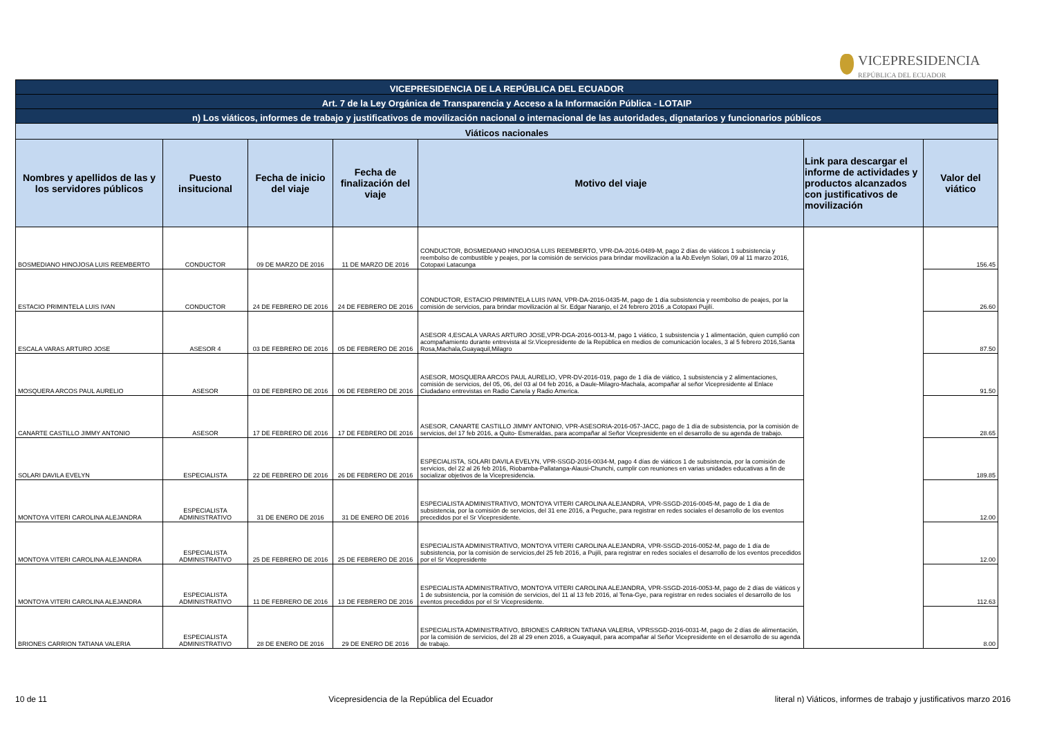VICEPRESIDENCIA
REPÚBLICA DEL ECUADOR
| VICEPRESIDENCIA DE LA REPÚBLICA DEL ECUADOR | | | | | | |
| Art. 7 de la Ley Orgánica de Transparencia y Acceso a la Información Pública - LOTAIP | | | | | | |
| n) Los viáticos, informes de trabajo y justificativos de movilización nacional o internacional de las autoridades, dignatarios y funcionarios públicos | | | | | | |
| Viáticos nacionales | | | | | | |
| Nombres y apellidos de las y los servidores públicos | Puesto insitucional | Fecha de inicio del viaje | Fecha de finalización del viaje | Motivo del viaje | Link para descargar el informe de actividades y productos alcanzados con justificativos de movilización | Valor del viático |
| BOSMEDIANO HINOJOSA LUIS REEMBERTO | CONDUCTOR | 09 DE MARZO DE 2016 | 11 DE MARZO DE 2016 | CONDUCTOR, BOSMEDIANO HINOJOSA LUIS REEMBERTO, VPR-DA-2016-0489-M, pago 2 días de viáticos 1 subsistencia y reembolso de combustible y peajes, por la comisión de servicios para brindar movilización a la Ab.Evelyn Solari, 09 al 11 marzo 2016, Cotopaxi Latacunga | | 156.45 |
| ESTACIO PRIMINTELA LUIS IVAN | CONDUCTOR | 24 DE FEBRERO DE 2016 | 24 DE FEBRERO DE 2016 | CONDUCTOR, ESTACIO PRIMINTELA LUIS IVAN, VPR-DA-2016-0435-M, pago de 1 día subsistencia y reembolso de peajes, por la comisión de servicios, para brindar movilización al Sr. Edgar Naranjo, el 24 febrero 2016 ,a Cotopaxi Pujilí. | | 26.60 |
| ESCALA VARAS ARTURO JOSE | ASESOR 4 | 03 DE FEBRERO DE 2016 | 05 DE FEBRERO DE 2016 | ASESOR 4,ESCALA VARAS ARTURO JOSE,VPR-DGA-2016-0013-M, pago 1 viático, 1 subsistencia y 1 alimentación, quien cumplió con acompañamiento durante entrevista al Sr.Vicepresidente de la República en medios de comunicación locales, 3 al 5 febrero 2016,Santa Rosa,Machala,Guayaquil,Milagro | | 87.50 |
| MOSQUERA ARCOS PAUL AURELIO | ASESOR | 03 DE FEBRERO DE 2016 | 06 DE FEBRERO DE 2016 | ASESOR, MOSQUERA ARCOS PAUL AURELIO, VPR-DV-2016-019, pago de 1 día de viático, 1 subsistencia y 2 alimentaciones, comisión de servicios, del 05, 06, del 03 al 04 feb 2016, a Daule-Milagro-Machala, acompañar al señor Vicepresidente al Enlace Ciudadano entrevistas en Radio Canela y Radio America. | | 91.50 |
| CANARTE CASTILLO JIMMY ANTONIO | ASESOR | 17 DE FEBRERO DE 2016 | 17 DE FEBRERO DE 2016 | ASESOR, CANARTE CASTILLO JIMMY ANTONIO, VPR-ASESORIA-2016-057-JACC, pago de 1 día de subsistencia, por la comisión de servicios, del 17 feb 2016, a Quito- Esmeraldas, para acompañar al Señor Vicepresidente en el desarrollo de su agenda de trabajo. | | 28.65 |
| SOLARI DAVILA EVELYN | ESPECIALISTA | 22 DE FEBRERO DE 2016 | 26 DE FEBRERO DE 2016 | ESPECIALISTA, SOLARI DAVILA EVELYN, VPR-SSGD-2016-0034-M, pago 4 días de viáticos 1 de subsistencia, por la comisión de servicios, del 22 al 26 feb 2016, Riobamba-Pallatanga-Alausi-Chunchi, cumplir con reuniones en varias unidades educativas a fin de socializar objetivos de la Vicepresidencia. | | 189.85 |
| MONTOYA VITERI CAROLINA ALEJANDRA | ESPECIALISTA ADMINISTRATIVO | 31 DE ENERO DE 2016 | 31 DE ENERO DE 2016 | ESPECIALISTA ADMINISTRATIVO, MONTOYA VITERI CAROLINA ALEJANDRA, VPR-SSGD-2016-0045-M, pago de 1 día de subsistencia, por la comisión de servicios, del 31 ene 2016, a Peguche, para registrar en redes sociales el desarrollo de los eventos precedidos por el Sr Vicepresidente. | | 12.00 |
| MONTOYA VITERI CAROLINA ALEJANDRA | ESPECIALISTA ADMINISTRATIVO | 25 DE FEBRERO DE 2016 | 25 DE FEBRERO DE 2016 | ESPECIALISTA ADMINISTRATIVO, MONTOYA VITERI CAROLINA ALEJANDRA, VPR-SSGD-2016-0052-M, pago de 1 día de subsistencia, por la comisión de servicios,del 25 feb 2016, a Pujili, para registrar en redes sociales el desarrollo de los eventos precedidos por el Sr Vicepresidente | | 12.00 |
| MONTOYA VITERI CAROLINA ALEJANDRA | ESPECIALISTA ADMINISTRATIVO | 11 DE FEBRERO DE 2016 | 13 DE FEBRERO DE 2016 | ESPECIALISTA ADMINISTRATIVO, MONTOYA VITERI CAROLINA ALEJANDRA, VPR-SSGD-2016-0053-M, pago de 2 días de viáticos y 1 de subsistencia, por la comisión de servicios, del 11 al 13 feb 2016, al Tena-Gye, para registrar en redes sociales el desarrollo de los eventos precedidos por el Sr Vicepresidente. | | 112.63 |
| BRIONES CARRION TATIANA VALERIA | ESPECIALISTA ADMINISTRATIVO | 28 DE ENERO DE 2016 | 29 DE ENERO DE 2016 | ESPECIALISTA ADMINISTRATIVO, BRIONES CARRION TATIANA VALERIA, VPRSSGD-2016-0031-M, pago de 2 días de alimentación, por la comisión de servicios, del 28 al 29 enen 2016, a Guayaquil, para acompañar al Señor Vicepresidente en el desarrollo de su agenda de trabajo. | | 8.00 |
10 de 11 Vicepresidencia de la República del Ecuador literal n) Viáticos, informes de trabajo y justificativos marzo 2016